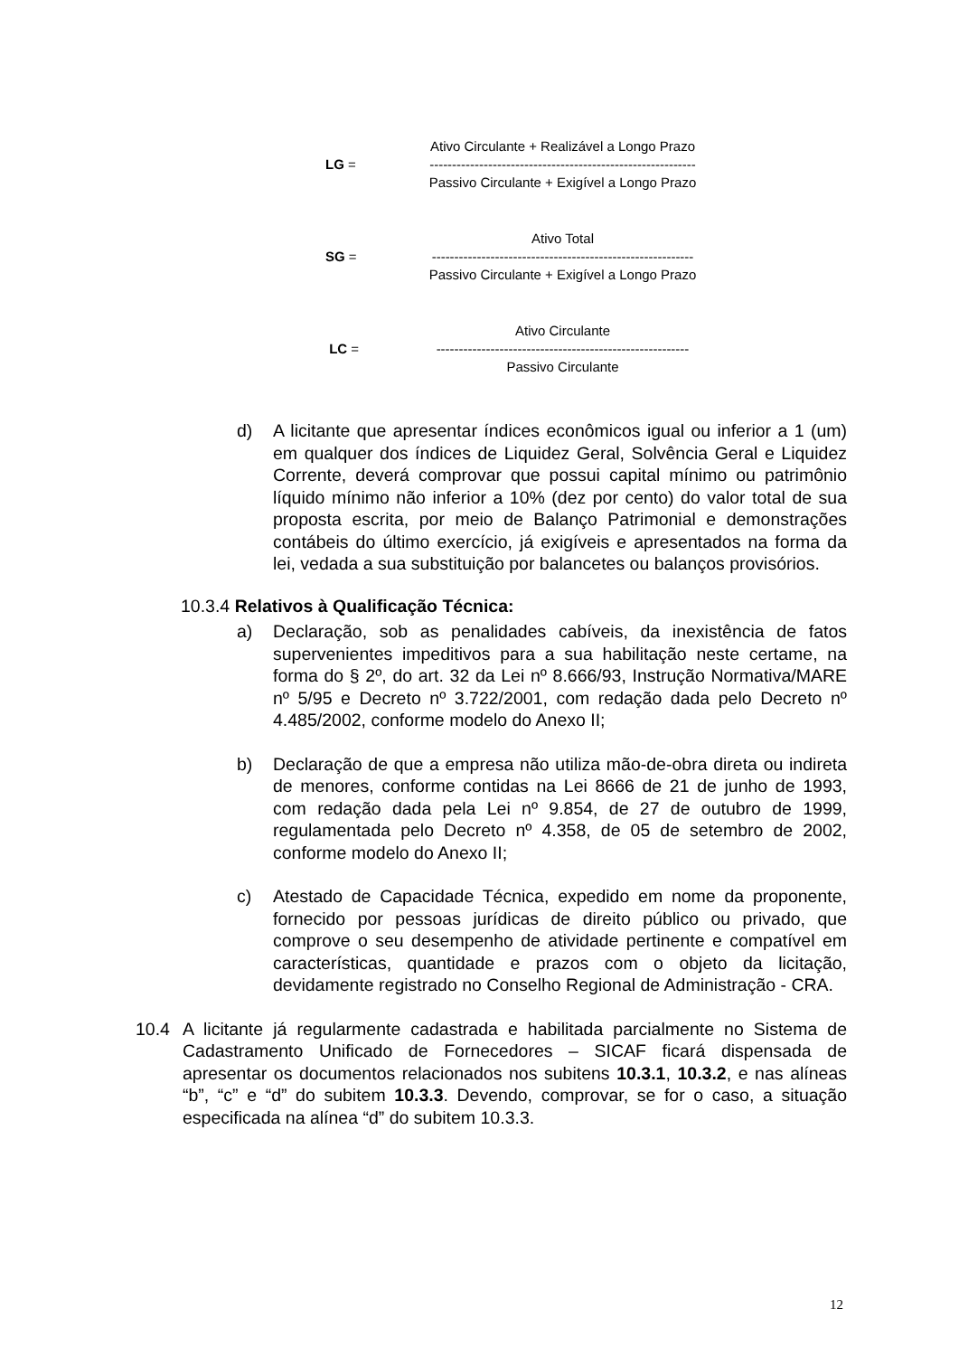Ativo Circulante + Realizável a Longo Prazo
LG = -----------------------------------------------------------
Passivo Circulante + Exigível a Longo Prazo
Ativo Total
SG = ----------------------------------------------------------
Passivo Circulante + Exigível a Longo Prazo
Ativo Circulante
LC = --------------------------------------------------------
Passivo Circulante
d) A licitante que apresentar índices econômicos igual ou inferior a 1 (um) em qualquer dos índices de Liquidez Geral, Solvência Geral e Liquidez Corrente, deverá comprovar que possui capital mínimo ou patrimônio líquido mínimo não inferior a 10% (dez por cento) do valor total de sua proposta escrita, por meio de Balanço Patrimonial e demonstrações contábeis do último exercício, já exigíveis e apresentados na forma da lei, vedada a sua substituição por balancetes ou balanços provisórios.
10.3.4 Relativos à Qualificação Técnica:
a) Declaração, sob as penalidades cabíveis, da inexistência de fatos supervenientes impeditivos para a sua habilitação neste certame, na forma do § 2º, do art. 32 da Lei nº 8.666/93, Instrução Normativa/MARE nº 5/95 e Decreto nº 3.722/2001, com redação dada pelo Decreto nº 4.485/2002, conforme modelo do Anexo II;
b) Declaração de que a empresa não utiliza mão-de-obra direta ou indireta de menores, conforme contidas na Lei 8666 de 21 de junho de 1993, com redação dada pela Lei nº 9.854, de 27 de outubro de 1999, regulamentada pelo Decreto nº 4.358, de 05 de setembro de 2002, conforme modelo do Anexo II;
c) Atestado de Capacidade Técnica, expedido em nome da proponente, fornecido por pessoas jurídicas de direito público ou privado, que comprove o seu desempenho de atividade pertinente e compatível em características, quantidade e prazos com o objeto da licitação, devidamente registrado no Conselho Regional de Administração - CRA.
10.4 A licitante já regularmente cadastrada e habilitada parcialmente no Sistema de Cadastramento Unificado de Fornecedores – SICAF ficará dispensada de apresentar os documentos relacionados nos subitens 10.3.1, 10.3.2, e nas alíneas “b”, “c” e “d” do subitem 10.3.3. Devendo, comprovar, se for o caso, a situação especificada na alínea “d” do subitem 10.3.3.
12